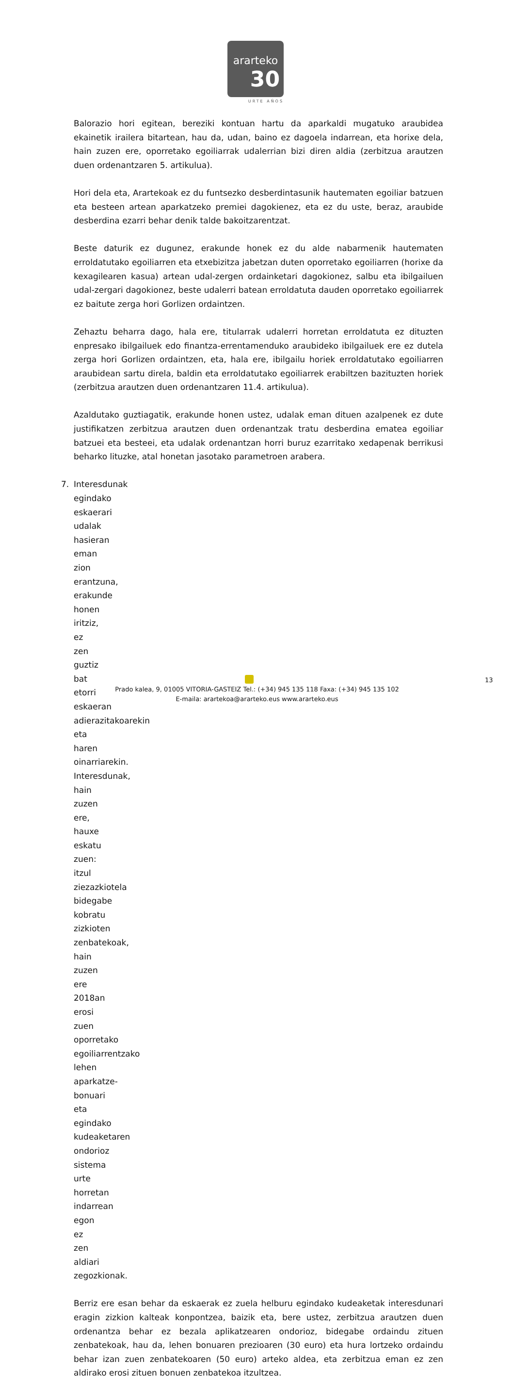ararteko
30
URTE AÑOS
Balorazio hori egitean, bereziki kontuan hartu da aparkaldi mugatuko araubidea ekainetik irailera bitartean, hau da, udan, baino ez dagoela indarrean, eta horixe dela, hain zuzen ere, oporretako egoiliarrak udalerrian bizi diren aldia (zerbitzua arautzen duen ordenantzaren 5. artikulua).
Hori dela eta, Arartekoak ez du funtsezko desberdintasunik hautematen egoiliar batzuen eta besteen artean aparkatzeko premiei dagokienez, eta ez du uste, beraz, araubide desberdina ezarri behar denik talde bakoitzarentzat.
Beste daturik ez dugunez, erakunde honek ez du alde nabarmenik hautematen erroldatutako egoiliarren eta etxebizitza jabetzan duten oporretako egoiliarren (horixe da kexagilearen kasua) artean udal-zergen ordainketari dagokionez, salbu eta ibilgailuen udal-zergari dagokionez, beste udalerri batean erroldatuta dauden oporretako egoiliarrek ez baitute zerga hori Gorlizen ordaintzen.
Zehaztu beharra dago, hala ere, titularrak udalerri horretan erroldatuta ez dituzten enpresako ibilgailuek edo finantza-errentamenduko araubideko ibilgailuek ere ez dutela zerga hori Gorlizen ordaintzen, eta, hala ere, ibilgailu horiek erroldatutako egoiliarren araubidean sartu direla, baldin eta erroldatutako egoiliarrek erabiltzen bazituzten horiek (zerbitzua arautzen duen ordenantzaren 11.4. artikulua).
Azaldutako guztiagatik, erakunde honen ustez, udalak eman dituen azalpenek ez dute justifikatzen zerbitzua arautzen duen ordenantzak tratu desberdina ematea egoiliar batzuei eta besteei, eta udalak ordenantzan horri buruz ezarritako xedapenak berrikusi beharko lituzke, atal honetan jasotako parametroen arabera.
7. Interesdunak egindako eskaerari udalak hasieran eman zion erantzuna, erakunde honen iritziz, ez zen guztiz bat etorri eskaeran adierazitakoarekin eta haren oinarriarekin. Interesdunak, hain zuzen ere, hauxe eskatu zuen: itzul ziezazkiotela bidegabe kobratu zizkioten zenbatekoak, hain zuzen ere 2018an erosi zuen oporretako egoiliarrentzako lehen aparkatze-bonuari eta egindako kudeaketaren ondorioz sistema urte horretan indarrean egon ez zen aldiari zegozkionak.
Berriz ere esan behar da eskaerak ez zuela helburu egindako kudeaketak interesdunari eragin zizkion kalteak konpontzea, baizik eta, bere ustez, zerbitzua arautzen duen ordenantza behar ez bezala aplikatzearen ondorioz, bidegabe ordaindu zituen zenbatekoak, hau da, lehen bonuaren prezioaren (30 euro) eta hura lortzeko ordaindu behar izan zuen zenbatekoaren (50 euro) arteko aldea, eta zerbitzua eman ez zen aldirako erosi zituen bonuen zenbatekoa itzultzea.
13
Prado kalea, 9, 01005 VITORIA-GASTEIZ Tel.: (+34) 945 135 118 Faxa: (+34) 945 135 102
E-maila: arartekoa@ararteko.eus www.ararteko.eus